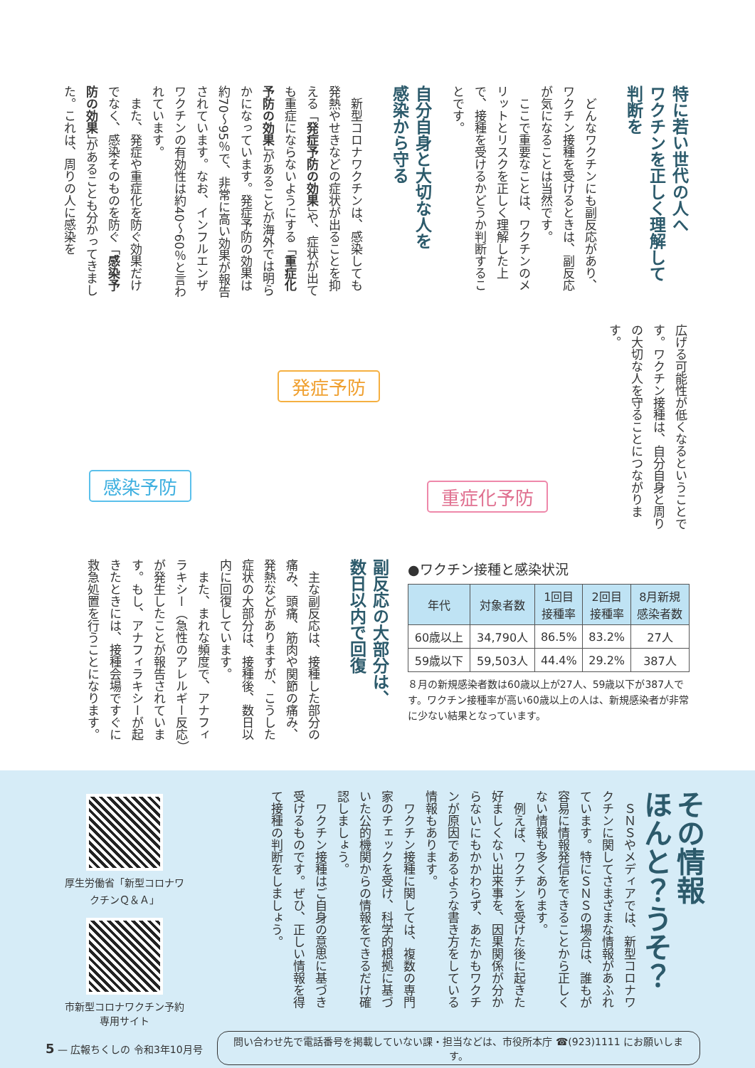特に若い世代の人へ
ワクチンを正しく理解して
判断を
　どんなワクチンにも副反応があり、ワクチン接種を受けるときは、副反応が気になることは当然です。
　ここで重要なことは、ワクチンのメリットとリスクを正しく理解した上で、接種を受けるかどうか判断することです。
自分自身と大切な人を
感染から守る
　新型コロナワクチンは、感染しても発熱やせきなどの症状が出ることを抑える「発症予防の効果」や、症状が出ても重症にならないようにする「重症化予防の効果」があることが海外では明らかになっています。発症予防の効果は約70〜95％で、非常に高い効果が報告されています。なお、インフルエンザワクチンの有効性は約40〜60％と言われています。
　また、発症や重症化を防ぐ効果だけでなく、感染そのものを防ぐ「感染予防の効果」があることも分かってきました。これは、周りの人に感染を
広げる可能性が低くなるということです。ワクチン接種は、自分自身と周りの大切な人を守ることにつながります。
発症予防
感染予防 重症化予防
副反応の大部分は、
数日以内で回復
　主な副反応は、接種した部分の痛み、頭痛、筋肉や関節の痛み、発熱などがありますが、こうした症状の大部分は、接種後、数日以内に回復しています。
　また、まれな頻度で、アナフィラキシー（急性のアレルギー反応）が発生したことが報告されています。もし、アナフィラキシーが起きたときには、接種会場ですぐに救急処置を行うことになります。
●ワクチン接種と感染状況
| 年代 | 対象者数 | 1回目 接種率 | 2回目 接種率 | 8月新規 感染者数 |
| --- | --- | --- | --- | --- |
| 60歳以上 | 34,790人 | 86.5% | 83.2% | 27人 |
| 59歳以下 | 59,503人 | 44.4% | 29.2% | 387人 |
８月の新規感染者数は60歳以上が27人、59歳以下が387人です。ワクチン接種率が高い60歳以上の人は、新規感染者が非常に少ない結果となっています。
その情報
ほんと？うそ？
　ＳＮＳやメディアでは、新型コロナワクチンに関してさまざまな情報があふれています。特にＳＮＳの場合は、誰もが容易に情報発信をできることから正しくない情報も多くあります。
　例えば、ワクチンを受けた後に起きた好ましくない出来事を、因果関係が分からないにもかかわらず、あたかもワクチンが原因であるような書き方をしている情報もあります。
　ワクチン接種に関しては、複数の専門家のチェックを受け、科学的根拠に基づいた公的機関からの情報をできるだけ確認しましょう。
　ワクチン接種はご自身の意思に基づき受けるものです。ぜひ、正しい情報を得て接種の判断をしましょう。
厚生労働省「新型コロナワクチンＱ＆Ａ」
市新型コロナワクチン予約専用サイト
5 — 広報ちくしの 令和3年10月号 問い合わせ先で電話番号を掲載していない課・担当などは、市役所本庁 ☎(923)1111 にお願いします。